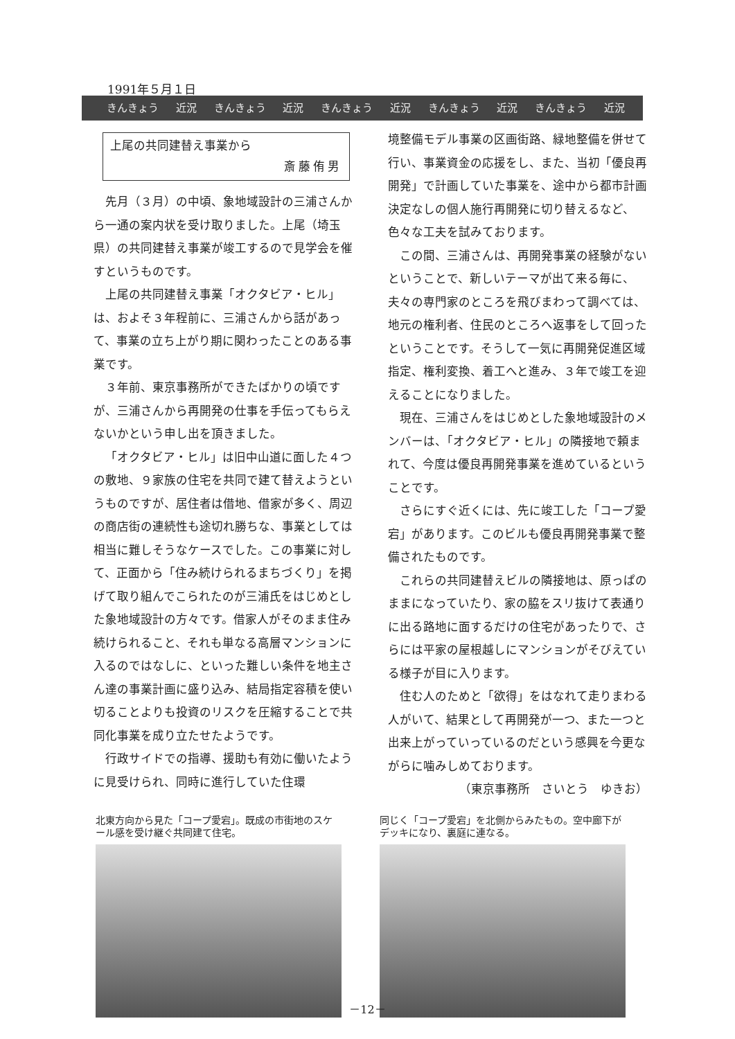1991年５月１日
きんきょう 近況 きんきょう 近況 きんきょう 近況 きんきょう 近況 きんきょう 近況
上尾の共同建替え事業から
斎藤侑男
先月（３月）の中頃、象地域設計の三浦さんから一通の案内状を受け取りました。上尾（埼玉県）の共同建替え事業が竣工するので見学会を催すというものです。
上尾の共同建替え事業「オクタビア・ヒル」は、およそ３年程前に、三浦さんから話があって、事業の立ち上がり期に関わったことのある事業です。
３年前、東京事務所ができたばかりの頃ですが、三浦さんから再開発の仕事を手伝ってもらえないかという申し出を頂きました。
「オクタビア・ヒル」は旧中山道に面した４つの敷地、９家族の住宅を共同で建て替えようというものですが、居住者は借地、借家が多く、周辺の商店街の連続性も途切れ勝ちな、事業としては相当に難しそうなケースでした。この事業に対して、正面から「住み続けられるまちづくり」を掲げて取り組んでこられたのが三浦氏をはじめとした象地域設計の方々です。借家人がそのまま住み続けられること、それも単なる高層マンションに入るのではなしに、といった難しい条件を地主さん達の事業計画に盛り込み、結局指定容積を使い切ることよりも投資のリスクを圧縮することで共同化事業を成り立たせたようです。
行政サイドでの指導、援助も有効に働いたように見受けられ、同時に進行していた住環
境整備モデル事業の区画街路、緑地整備を併せて行い、事業資金の応援をし、また、当初「優良再開発」で計画していた事業を、途中から都市計画決定なしの個人施行再開発に切り替えるなど、色々な工夫を試みております。
この間、三浦さんは、再開発事業の経験がないということで、新しいテーマが出て来る毎に、夫々の専門家のところを飛びまわって調べては、地元の権利者、住民のところへ返事をして回ったということです。そうして一気に再開発促進区域指定、権利変換、着工へと進み、３年で竣工を迎えることになりました。
現在、三浦さんをはじめとした象地域設計のメンバーは、「オクタビア・ヒル」の隣接地で頼まれて、今度は優良再開発事業を進めているということです。
さらにすぐ近くには、先に竣工した「コープ愛宕」があります。このビルも優良再開発事業で整備されたものです。
これらの共同建替えビルの隣接地は、原っぱのままになっていたり、家の脇をスリ抜けて表通りに出る路地に面するだけの住宅があったりで、さらには平家の屋根越しにマンションがそびえている様子が目に入ります。
住む人のためと「欲得」をはなれて走りまわる人がいて、結果として再開発が一つ、また一つと出来上がっていっているのだという感興を今更ながらに噛みしめております。
（東京事務所　さいとう　ゆきお）
北東方向から見た「コープ愛宕」。既成の市街地のスケール感を受け継ぐ共同建て住宅。
同じく「コープ愛宕」を北側からみたもの。空中廊下がデッキになり、裏庭に連なる。
－12－